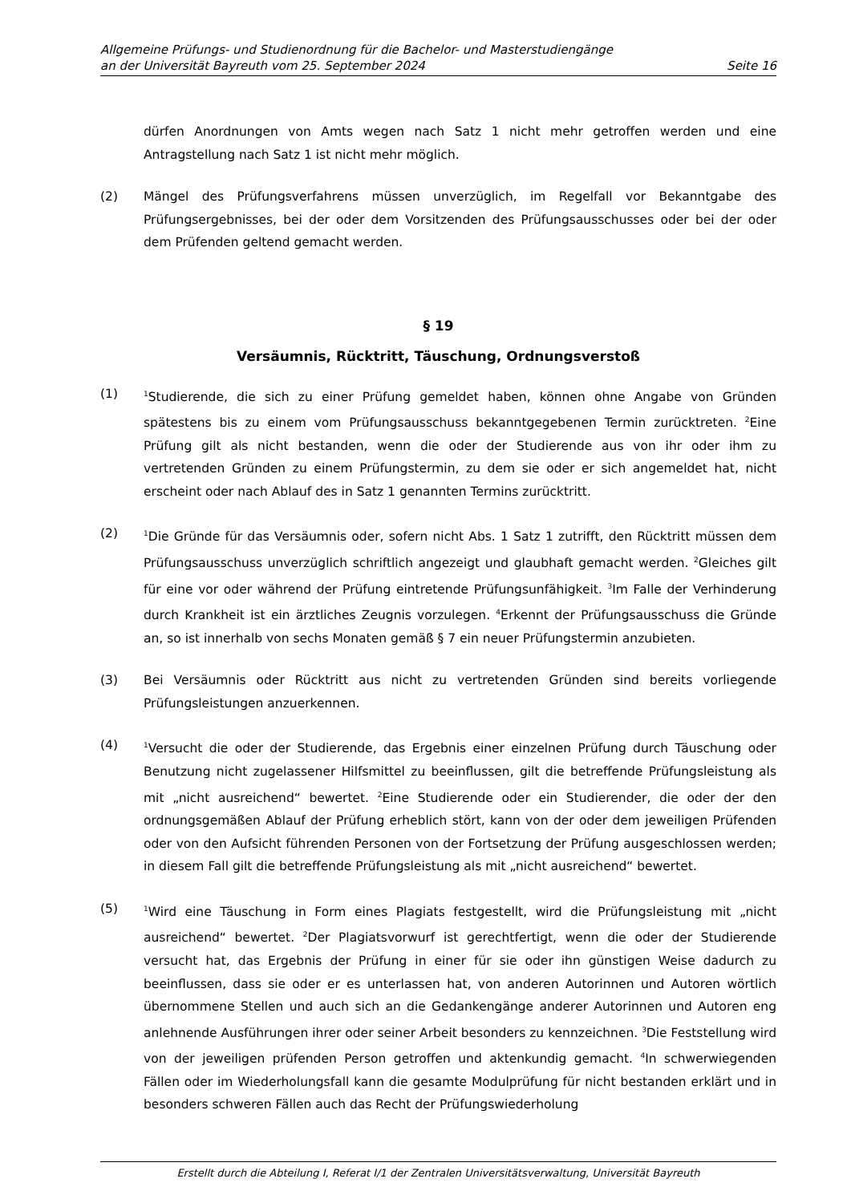Allgemeine Prüfungs- und Studienordnung für die Bachelor- und Masterstudiengänge
an der Universität Bayreuth vom 25. September 2024 Seite 16
dürfen Anordnungen von Amts wegen nach Satz 1 nicht mehr getroffen werden und eine Antragstellung nach Satz 1 ist nicht mehr möglich.
(2) Mängel des Prüfungsverfahrens müssen unverzüglich, im Regelfall vor Bekanntgabe des Prüfungsergebnisses, bei der oder dem Vorsitzenden des Prüfungsausschusses oder bei der oder dem Prüfenden geltend gemacht werden.
§ 19
Versäumnis, Rücktritt, Täuschung, Ordnungsverstoß
(1)
<sup>1</sup> Studierende, die sich zu einer Prüfung gemeldet haben, können ohne Angabe von Gründen spätestens bis zu einem vom Prüfungsausschuss bekanntgegebenen Termin zurücktreten. <sup>2</sup>Eine Prüfung gilt als nicht bestanden, wenn die oder der Studierende aus von ihr oder ihm zu vertretenden Gründen zu einem Prüfungstermin, zu dem sie oder er sich angemeldet hat, nicht erscheint oder nach Ablauf des in Satz 1 genannten Termins zurücktritt.
(2)
<sup>1</sup> Die Gründe für das Versäumnis oder, sofern nicht Abs. 1 Satz 1 zutrifft, den Rücktritt müssen dem Prüfungsausschuss unverzüglich schriftlich angezeigt und glaubhaft gemacht werden. <sup>2</sup>Gleiches gilt für eine vor oder während der Prüfung eintretende Prüfungsunfähigkeit. <sup>3</sup>Im Falle der Verhinderung durch Krankheit ist ein ärztliches Zeugnis vorzulegen. <sup>4</sup>Erkennt der Prüfungsausschuss die Gründe an, so ist innerhalb von sechs Monaten gemäß § 7 ein neuer Prüfungstermin anzubieten.
(3) Bei Versäumnis oder Rücktritt aus nicht zu vertretenden Gründen sind bereits vorliegende Prüfungsleistungen anzuerkennen.
(4)
<sup>1</sup> Versucht die oder der Studierende, das Ergebnis einer einzelnen Prüfung durch Täuschung oder Benutzung nicht zugelassener Hilfsmittel zu beeinflussen, gilt die betreffende Prüfungsleistung als mit „nicht ausreichend“ bewertet. <sup>2</sup>Eine Studierende oder ein Studierender, die oder der den ordnungsgemäßen Ablauf der Prüfung erheblich stört, kann von der oder dem jeweiligen Prüfenden oder von den Aufsicht führenden Personen von der Fortsetzung der Prüfung ausgeschlossen werden; in diesem Fall gilt die betreffende Prüfungsleistung als mit „nicht ausreichend“ bewertet.
(5)
<sup>1</sup> Wird eine Täuschung in Form eines Plagiats festgestellt, wird die Prüfungsleistung mit „nicht ausreichend“ bewertet. <sup>2</sup>Der Plagiatsvorwurf ist gerechtfertigt, wenn die oder der Studierende versucht hat, das Ergebnis der Prüfung in einer für sie oder ihn günstigen Weise dadurch zu beeinflussen, dass sie oder er es unterlassen hat, von anderen Autorinnen und Autoren wörtlich übernommene Stellen und auch sich an die Gedankengänge anderer Autorinnen und Autoren eng anlehnende Ausführungen ihrer oder seiner Arbeit besonders zu kennzeichnen. <sup>3</sup>Die Feststellung wird von der jeweiligen prüfenden Person getroffen und aktenkundig gemacht. <sup>4</sup>In schwerwiegenden Fällen oder im Wiederholungsfall kann die gesamte Modulprüfung für nicht bestanden erklärt und in besonders schweren Fällen auch das Recht der Prüfungswiederholung
Erstellt durch die Abteilung I, Referat I/1 der Zentralen Universitätsverwaltung, Universität Bayreuth